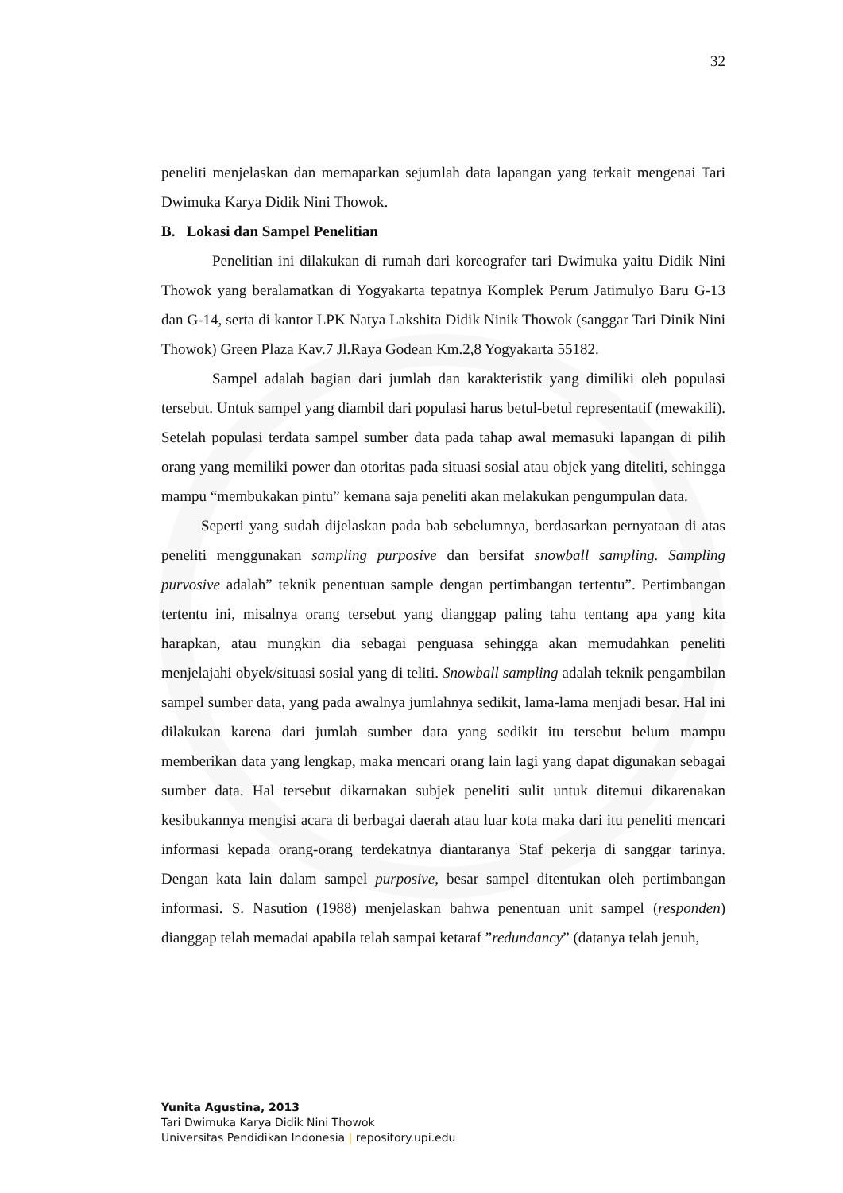32
peneliti menjelaskan dan memaparkan sejumlah data lapangan yang terkait mengenai Tari Dwimuka Karya Didik Nini Thowok.
B. Lokasi dan Sampel Penelitian
Penelitian ini dilakukan di rumah dari koreografer tari Dwimuka yaitu Didik Nini Thowok yang beralamatkan di Yogyakarta tepatnya Komplek Perum Jatimulyo Baru G-13 dan G-14, serta di kantor LPK Natya Lakshita Didik Ninik Thowok (sanggar Tari Dinik Nini Thowok) Green Plaza Kav.7 Jl.Raya Godean Km.2,8 Yogyakarta 55182.
Sampel adalah bagian dari jumlah dan karakteristik yang dimiliki oleh populasi tersebut. Untuk sampel yang diambil dari populasi harus betul-betul representatif (mewakili). Setelah populasi terdata sampel sumber data pada tahap awal memasuki lapangan di pilih orang yang memiliki power dan otoritas pada situasi sosial atau objek yang diteliti, sehingga mampu “membukakan pintu” kemana saja peneliti akan melakukan pengumpulan data.
Seperti yang sudah dijelaskan pada bab sebelumnya, berdasarkan pernyataan di atas peneliti menggunakan sampling purposive dan bersifat snowball sampling. Sampling purvosive adalah” teknik penentuan sample dengan pertimbangan tertentu”. Pertimbangan tertentu ini, misalnya orang tersebut yang dianggap paling tahu tentang apa yang kita harapkan, atau mungkin dia sebagai penguasa sehingga akan memudahkan peneliti menjelajahi obyek/situasi sosial yang di teliti. Snowball sampling adalah teknik pengambilan sampel sumber data, yang pada awalnya jumlahnya sedikit, lama-lama menjadi besar. Hal ini dilakukan karena dari jumlah sumber data yang sedikit itu tersebut belum mampu memberikan data yang lengkap, maka mencari orang lain lagi yang dapat digunakan sebagai sumber data. Hal tersebut dikarnakan subjek peneliti sulit untuk ditemui dikarenakan kesibukannya mengisi acara di berbagai daerah atau luar kota maka dari itu peneliti mencari informasi kepada orang-orang terdekatnya diantaranya Staf pekerja di sanggar tarinya. Dengan kata lain dalam sampel purposive, besar sampel ditentukan oleh pertimbangan informasi. S. Nasution (1988) menjelaskan bahwa penentuan unit sampel (responden) dianggap telah memadai apabila telah sampai ketaraf ”redundancy” (datanya telah jenuh,
Yunita Agustina, 2013
Tari Dwimuka Karya Didik Nini Thowok
Universitas Pendidikan Indonesia | repository.upi.edu